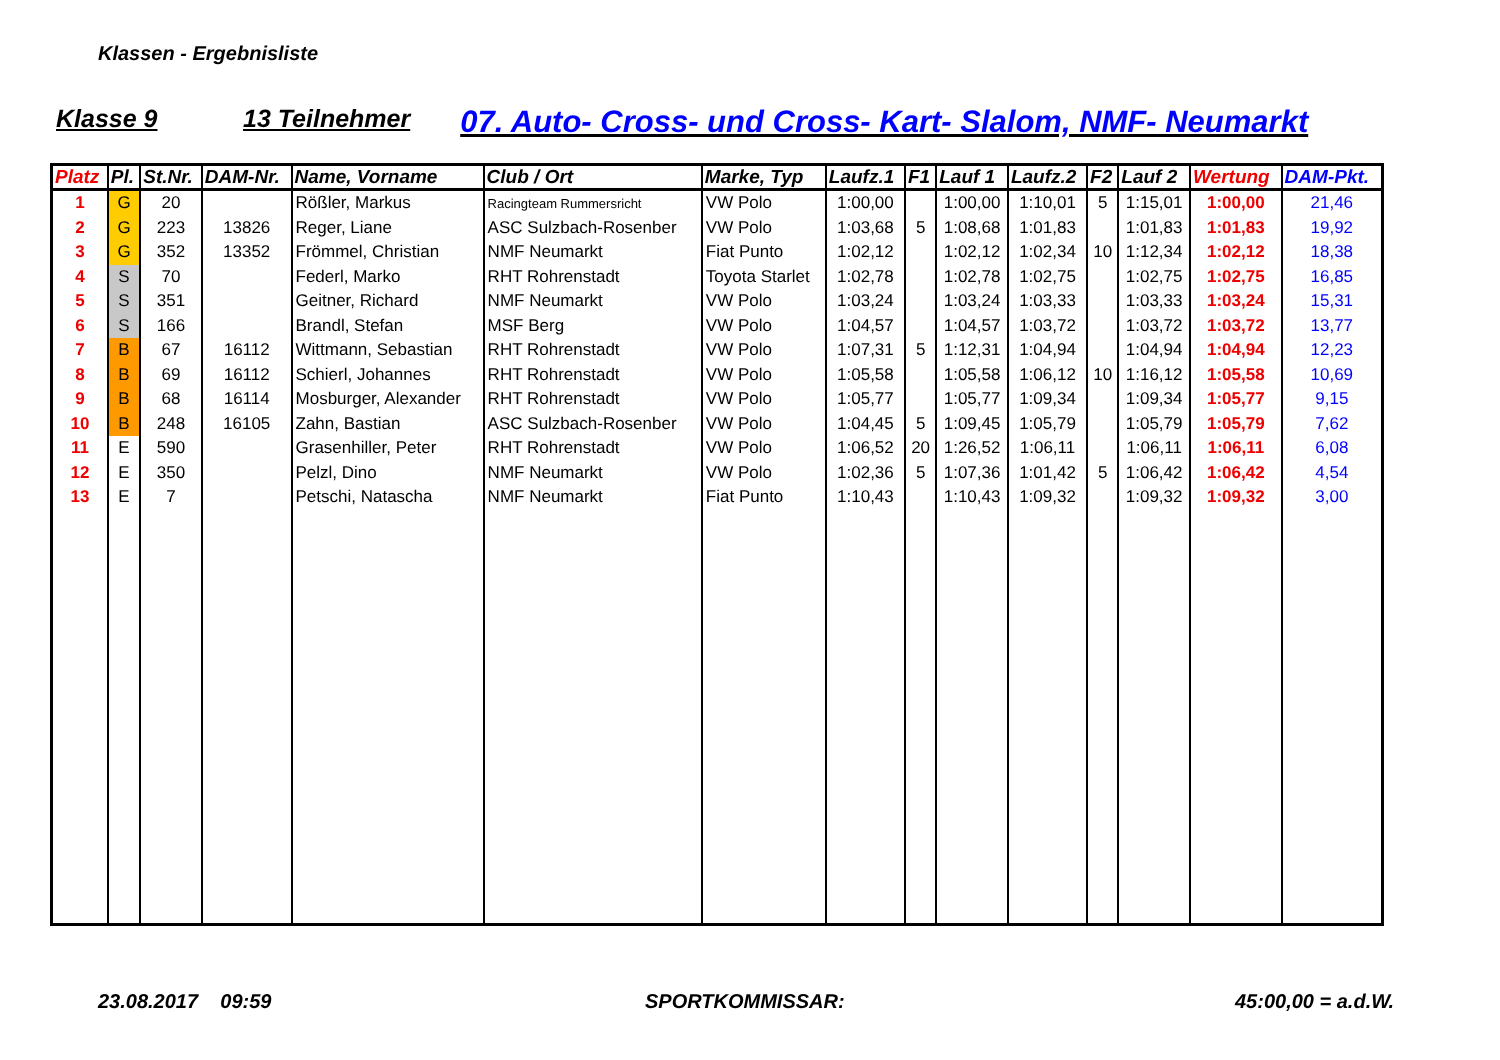Klassen - Ergebnisliste
Klasse 9 13 Teilnehmer 07. Auto- Cross- und Cross- Kart- Slalom, NMF- Neumarkt
| Platz | Pl. | St.Nr. | DAM-Nr. | Name, Vorname | Club / Ort | Marke, Typ | Laufz.1 | F1 | Lauf 1 | Laufz.2 | F2 | Lauf 2 | Wertung | DAM-Pkt. |
| --- | --- | --- | --- | --- | --- | --- | --- | --- | --- | --- | --- | --- | --- | --- |
| 1 | G | 20 | | Rößler, Markus | Racingteam Rummersricht | VW Polo | 1:00,00 | | 1:00,00 | 1:10,01 | 5 | 1:15,01 | 1:00,00 | 21,46 |
| 2 | G | 223 | 13826 | Reger, Liane | ASC Sulzbach-Rosenber | VW Polo | 1:03,68 | 5 | 1:08,68 | 1:01,83 | | 1:01,83 | 1:01,83 | 19,92 |
| 3 | G | 352 | 13352 | Frömmel, Christian | NMF Neumarkt | Fiat Punto | 1:02,12 | | 1:02,12 | 1:02,34 | 10 | 1:12,34 | 1:02,12 | 18,38 |
| 4 | S | 70 | | Federl, Marko | RHT Rohrenstadt | Toyota Starlet | 1:02,78 | | 1:02,78 | 1:02,75 | | 1:02,75 | 1:02,75 | 16,85 |
| 5 | S | 351 | | Geitner, Richard | NMF Neumarkt | VW Polo | 1:03,24 | | 1:03,24 | 1:03,33 | | 1:03,33 | 1:03,24 | 15,31 |
| 6 | S | 166 | | Brandl, Stefan | MSF Berg | VW Polo | 1:04,57 | | 1:04,57 | 1:03,72 | | 1:03,72 | 1:03,72 | 13,77 |
| 7 | B | 67 | 16112 | Wittmann, Sebastian | RHT Rohrenstadt | VW Polo | 1:07,31 | 5 | 1:12,31 | 1:04,94 | | 1:04,94 | 1:04,94 | 12,23 |
| 8 | B | 69 | 16112 | Schierl, Johannes | RHT Rohrenstadt | VW Polo | 1:05,58 | | 1:05,58 | 1:06,12 | 10 | 1:16,12 | 1:05,58 | 10,69 |
| 9 | B | 68 | 16114 | Mosburger, Alexander | RHT Rohrenstadt | VW Polo | 1:05,77 | | 1:05,77 | 1:09,34 | | 1:09,34 | 1:05,77 | 9,15 |
| 10 | B | 248 | 16105 | Zahn, Bastian | ASC Sulzbach-Rosenber | VW Polo | 1:04,45 | 5 | 1:09,45 | 1:05,79 | | 1:05,79 | 1:05,79 | 7,62 |
| 11 | E | 590 | | Grasenhiller, Peter | RHT Rohrenstadt | VW Polo | 1:06,52 | 20 | 1:26,52 | 1:06,11 | | 1:06,11 | 1:06,11 | 6,08 |
| 12 | E | 350 | | Pelzl, Dino | NMF Neumarkt | VW Polo | 1:02,36 | 5 | 1:07,36 | 1:01,42 | 5 | 1:06,42 | 1:06,42 | 4,54 |
| 13 | E | 7 | | Petschi, Natascha | NMF Neumarkt | Fiat Punto | 1:10,43 | | 1:10,43 | 1:09,32 | | 1:09,32 | 1:09,32 | 3,00 |
23.08.2017 09:59 SPORTKOMMISSAR: 45:00,00 = a.d.W.